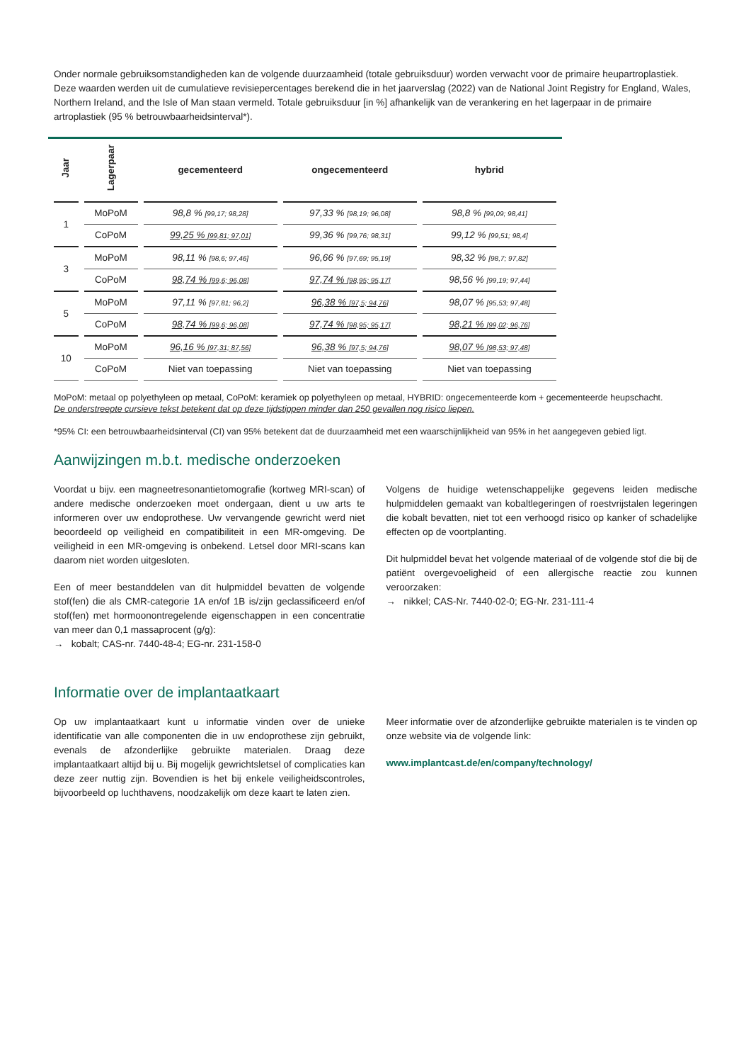Onder normale gebruiksomstandigheden kan de volgende duurzaamheid (totale gebruiksduur) worden verwacht voor de primaire heupartroplastiek. Deze waarden werden uit de cumulatieve revisiepercentages berekend die in het jaarverslag (2022) van de National Joint Registry for England, Wales, Northern Ireland, and the Isle of Man staan vermeld. Totale gebruiksduur [in %] afhankelijk van de verankering en het lagerpaar in de primaire artroplastiek (95 % betrouwbaarheidsinterval*).
| Jaar | Lagerpaar | gecementeerd | ongecementeerd | hybrid |
| --- | --- | --- | --- | --- |
| 1 | MoPoM | 98,8 % [99,17; 98,28] | 97,33 % [98,19; 96,08] | 98,8 % [99,09; 98,41] |
| | CoPoM | 99,25 % [99,81; 97,01] | 99,36 % [99,76; 98,31] | 99,12 % [99,51; 98,4] |
| 3 | MoPoM | 98,11 % [98,6; 97,46] | 96,66 % [97,69; 95,19] | 98,32 % [98,7; 97,82] |
| | CoPoM | 98,74 % [99,6; 96,08] | 97,74 % [98,95; 95,17] | 98,56 % [99,19; 97,44] |
| 5 | MoPoM | 97,11 % [97,81; 96,2] | 96,38 % [97,5; 94,76] | 98,07 % [95,53; 97,48] |
| | CoPoM | 98,74 % [99,6; 96,08] | 97,74 % [98,95; 95,17] | 98,21 % [99,02; 96,76] |
| 10 | MoPoM | 96,16 % [97,31; 87,56] | 96,38 % [97,5; 94,76] | 98,07 % [98,53; 97,48] |
| | CoPoM | Niet van toepassing | Niet van toepassing | Niet van toepassing |
MoPoM: metaal op polyethyleen op metaal, CoPoM: keramiek op polyethyleen op metaal, HYBRID: ongecementeerde kom + gecementeerde heupschacht.
De onderstreepte cursieve tekst betekent dat op deze tijdstippen minder dan 250 gevallen nog risico liepen.
*95% CI: een betrouwbaarheidsinterval (CI) van 95% betekent dat de duurzaamheid met een waarschijnlijkheid van 95% in het aangegeven gebied ligt.
Aanwijzingen m.b.t. medische onderzoeken
Voordat u bijv. een magneetresonantietomografie (kortweg MRI-scan) of andere medische onderzoeken moet ondergaan, dient u uw arts te informeren over uw endoprothese. Uw vervangende gewricht werd niet beoordeeld op veiligheid en compatibiliteit in een MR-omgeving. De veiligheid in een MR-omgeving is onbekend. Letsel door MRI-scans kan daarom niet worden uitgesloten.
Een of meer bestanddelen van dit hulpmiddel bevatten de volgende stof(fen) die als CMR-categorie 1A en/of 1B is/zijn geclassificeerd en/of stof(fen) met hormoonontregelende eigenschappen in een concentratie van meer dan 0,1 massaprocent (g/g):
→ kobalt; CAS-nr. 7440-48-4; EG-nr. 231-158-0
Volgens de huidige wetenschappelijke gegevens leiden medische hulpmiddelen gemaakt van kobaltlegeringen of roestvrijstalen legeringen die kobalt bevatten, niet tot een verhoogd risico op kanker of schadelijke effecten op de voortplanting.
Dit hulpmiddel bevat het volgende materiaal of de volgende stof die bij de patiënt overgevoeligheid of een allergische reactie zou kunnen veroorzaken:
→ nikkel; CAS-Nr. 7440-02-0; EG-Nr. 231-111-4
Informatie over de implantaatkaart
Op uw implantaatkaart kunt u informatie vinden over de unieke identificatie van alle componenten die in uw endoprothese zijn gebruikt, evenals de afzonderlijke gebruikte materialen. Draag deze implantaatkaart altijd bij u. Bij mogelijk gewrichtsletsel of complicaties kan deze zeer nuttig zijn. Bovendien is het bij enkele veiligheidscontroles, bijvoorbeeld op luchthavens, noodzakelijk om deze kaart te laten zien.
Meer informatie over de afzonderlijke gebruikte materialen is te vinden op onze website via de volgende link:
www.implantcast.de/en/company/technology/